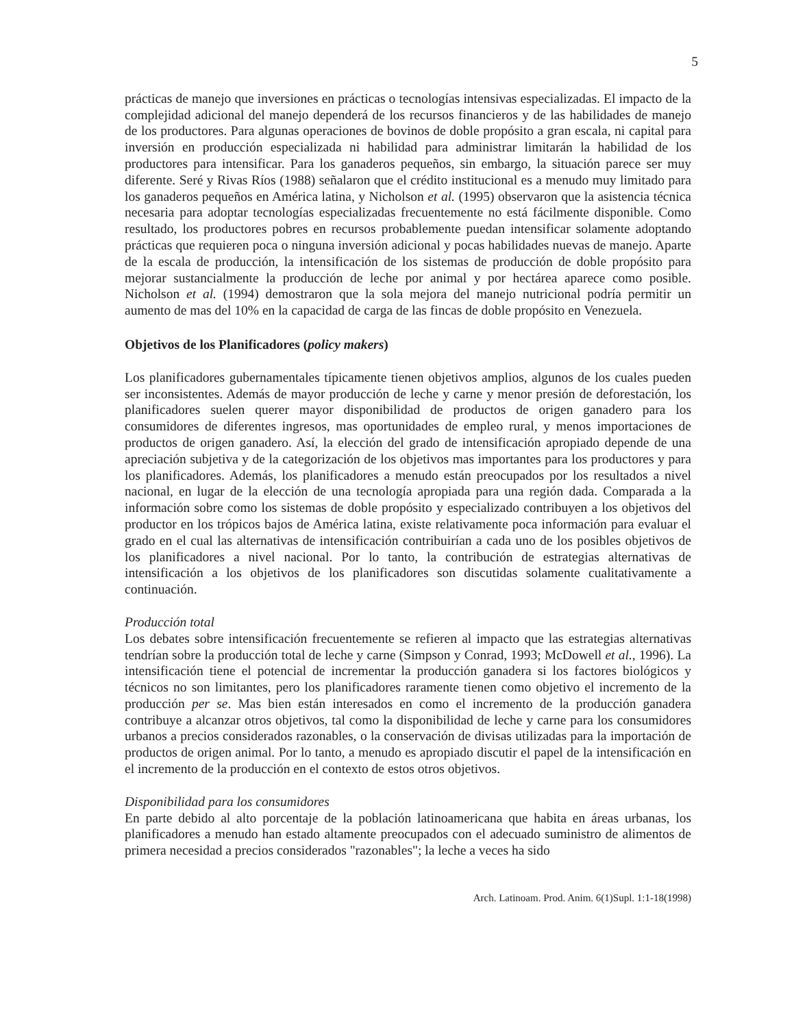5
prácticas de manejo que inversiones en prácticas o tecnologías intensivas especializadas. El impacto de la complejidad adicional del manejo dependerá de los recursos financieros y de las habilidades de manejo de los productores. Para algunas operaciones de bovinos de doble propósito a gran escala, ni capital para inversión en producción especializada ni habilidad para administrar limitarán la habilidad de los productores para intensificar. Para los ganaderos pequeños, sin embargo, la situación parece ser muy diferente. Seré y Rivas Ríos (1988) señalaron que el crédito institucional es a menudo muy limitado para los ganaderos pequeños en América latina, y Nicholson et al. (1995) observaron que la asistencia técnica necesaria para adoptar tecnologías especializadas frecuentemente no está fácilmente disponible. Como resultado, los productores pobres en recursos probablemente puedan intensificar solamente adoptando prácticas que requieren poca o ninguna inversión adicional y pocas habilidades nuevas de manejo. Aparte de la escala de producción, la intensificación de los sistemas de producción de doble propósito para mejorar sustancialmente la producción de leche por animal y por hectárea aparece como posible. Nicholson et al. (1994) demostraron que la sola mejora del manejo nutricional podría permitir un aumento de mas del 10% en la capacidad de carga de las fincas de doble propósito en Venezuela.
Objetivos de los Planificadores (policy makers)
Los planificadores gubernamentales típicamente tienen objetivos amplios, algunos de los cuales pueden ser inconsistentes. Además de mayor producción de leche y carne y menor presión de deforestación, los planificadores suelen querer mayor disponibilidad de productos de origen ganadero para los consumidores de diferentes ingresos, mas oportunidades de empleo rural, y menos importaciones de productos de origen ganadero. Así, la elección del grado de intensificación apropiado depende de una apreciación subjetiva y de la categorización de los objetivos mas importantes para los productores y para los planificadores. Además, los planificadores a menudo están preocupados por los resultados a nivel nacional, en lugar de la elección de una tecnología apropiada para una región dada. Comparada a la información sobre como los sistemas de doble propósito y especializado contribuyen a los objetivos del productor en los trópicos bajos de América latina, existe relativamente poca información para evaluar el grado en el cual las alternativas de intensificación contribuirían a cada uno de los posibles objetivos de los planificadores a nivel nacional. Por lo tanto, la contribución de estrategias alternativas de intensificación a los objetivos de los planificadores son discutidas solamente cualitativamente a continuación.
Producción total
Los debates sobre intensificación frecuentemente se refieren al impacto que las estrategias alternativas tendrían sobre la producción total de leche y carne (Simpson y Conrad, 1993; McDowell et al., 1996). La intensificación tiene el potencial de incrementar la producción ganadera si los factores biológicos y técnicos no son limitantes, pero los planificadores raramente tienen como objetivo el incremento de la producción per se. Mas bien están interesados en como el incremento de la producción ganadera contribuye a alcanzar otros objetivos, tal como la disponibilidad de leche y carne para los consumidores urbanos a precios considerados razonables, o la conservación de divisas utilizadas para la importación de productos de origen animal. Por lo tanto, a menudo es apropiado discutir el papel de la intensificación en el incremento de la producción en el contexto de estos otros objetivos.
Disponibilidad para los consumidores
En parte debido al alto porcentaje de la población latinoamericana que habita en áreas urbanas, los planificadores a menudo han estado altamente preocupados con el adecuado suministro de alimentos de primera necesidad a precios considerados "razonables"; la leche a veces ha sido
Arch. Latinoam. Prod. Anim. 6(1)Supl. 1:1-18(1998)